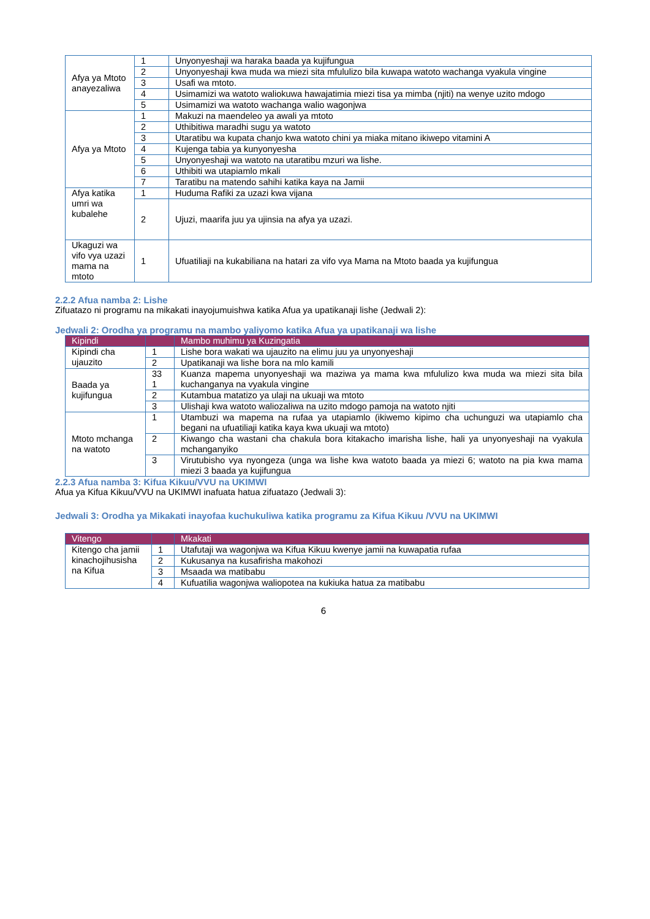| Afya ya Mtoto anayezaliwa | 1 | Unyonyeshaji wa haraka baada ya kujifungua |
| | 2 | Unyonyeshaji kwa muda wa miezi sita mfululizo bila kuwapa watoto wachanga vyakula vingine |
| | 3 | Usafi wa mtoto. |
| | 4 | Usimamizi wa watoto waliokuwa hawajatimia miezi tisa ya mimba (njiti) na wenye uzito mdogo |
| | 5 | Usimamizi wa watoto wachanga walio wagonjwa |
| Afya ya Mtoto | 1 | Makuzi na maendeleo ya awali ya mtoto |
| | 2 | Uthibitiwa maradhi sugu ya watoto |
| | 3 | Utaratibu wa kupata chanjo kwa watoto chini ya miaka mitano ikiwepo vitamini A |
| | 4 | Kujenga tabia ya kunyonyesha |
| | 5 | Unyonyeshaji wa watoto na utaratibu mzuri wa lishe. |
| | 6 | Uthibiti wa utapiamlo mkali |
| | 7 | Taratibu na matendo sahihi katika kaya na Jamii |
| Afya katika umri wa kubalehe | 1 | Huduma Rafiki za uzazi kwa vijana |
| | 2 | Ujuzi, maarifa juu ya ujinsia na afya ya uzazi. |
| Ukaguzi wa vifo vya uzazi mama na mtoto | 1 | Ufuatiliaji na kukabiliana na hatari za vifo vya Mama na Mtoto baada ya kujifungua |
2.2.2 Afua namba 2: Lishe
Zifuatazo ni programu na mikakati inayojumuishwa katika Afua ya upatikanaji lishe (Jedwali 2):
Jedwali 2: Orodha ya programu na mambo yaliyomo katika Afua ya upatikanaji wa lishe
| Kipindi | | Mambo muhimu ya Kuzingatia |
| --- | --- | --- |
| Kipindi cha ujauzito | 1 | Lishe bora wakati wa ujauzito na elimu juu ya unyonyeshaji |
| | 2 | Upatikanaji wa lishe bora na mlo kamili |
| Baada ya kujifungua | 33 1 | Kuanza mapema unyonyeshaji wa maziwa ya mama kwa mfululizo kwa muda wa miezi sita bila kuchanganya na vyakula vingine |
| | 2 | Kutambua matatizo ya ulaji na ukuaji wa mtoto |
| | 3 | Ulishaji kwa watoto waliozaliwa na uzito mdogo pamoja na watoto njiti |
| Mtoto mchanga na watoto | 1 | Utambuzi wa mapema na rufaa ya utapiamlo (ikiwemo kipimo cha uchunguzi wa utapiamlo cha begani na ufuatiliaji katika kaya kwa ukuaji wa mtoto) |
| | 2 | Kiwango cha wastani cha chakula bora kitakacho imarisha lishe, hali ya unyonyeshaji na vyakula mchanganyiko |
| | 3 | Virutubisho vya nyongeza (unga wa lishe kwa watoto baada ya miezi 6; watoto na pia kwa mama miezi 3 baada ya kujifungua |
2.2.3 Afua namba 3: Kifua Kikuu/VVU na UKIMWI
Afua ya Kifua Kikuu/VVU na UKIMWI inafuata hatua zifuatazo (Jedwali 3):
Jedwali 3: Orodha ya Mikakati inayofaa kuchukuliwa katika programu za Kifua Kikuu /VVU na UKIMWI
| Vitengo | | Mkakati |
| --- | --- | --- |
| Kitengo cha jamii kinachojihusisha na Kifua | 1 | Utafutaji wa wagonjwa wa Kifua Kikuu kwenye jamii na kuwapatia rufaa |
| | 2 | Kukusanya na kusafirisha makohozi |
| | 3 | Msaada wa matibabu |
| | 4 | Kufuatilia wagonjwa waliopotea na kukiuka hatua za matibabu |
6